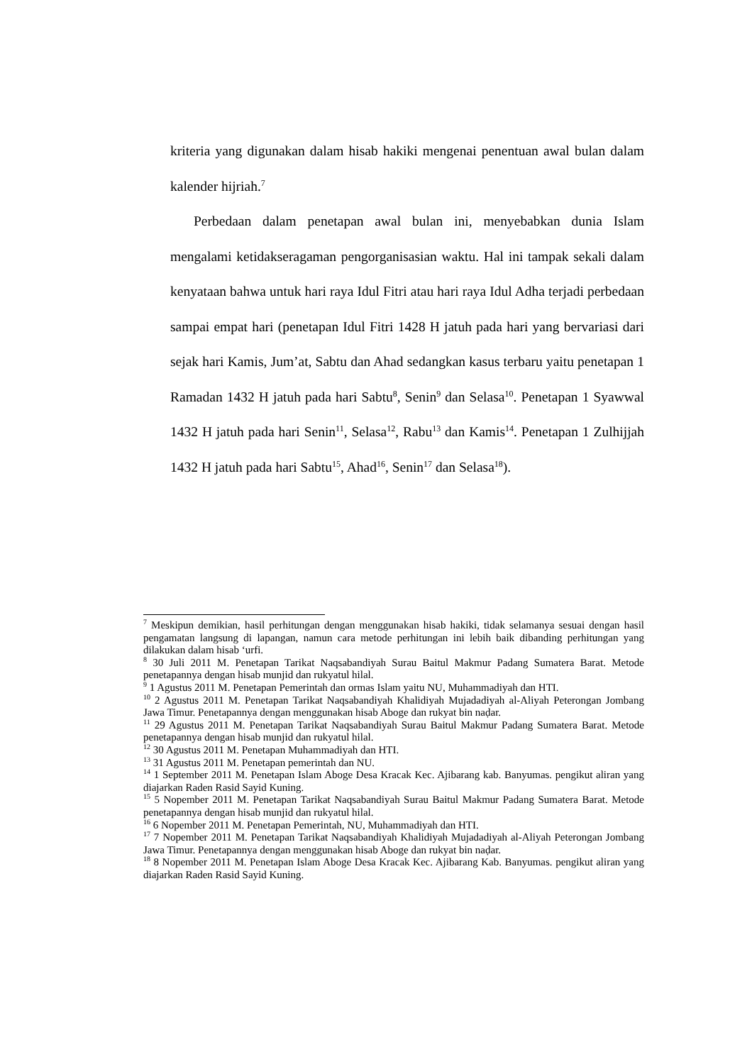kriteria yang digunakan dalam hisab hakiki mengenai penentuan awal bulan dalam kalender hijriah.<sup>7</sup>
Perbedaan dalam penetapan awal bulan ini, menyebabkan dunia Islam mengalami ketidakseragaman pengorganisasian waktu. Hal ini tampak sekali dalam kenyataan bahwa untuk hari raya Idul Fitri atau hari raya Idul Adha terjadi perbedaan sampai empat hari (penetapan Idul Fitri 1428 H jatuh pada hari yang bervariasi dari sejak hari Kamis, Jum’at, Sabtu dan Ahad sedangkan kasus terbaru yaitu penetapan 1 Ramadan 1432 H jatuh pada hari Sabtu<sup>8</sup>, Senin<sup>9</sup> dan Selasa<sup>10</sup>. Penetapan 1 Syawwal 1432 H jatuh pada hari Senin<sup>11</sup>, Selasa<sup>12</sup>, Rabu<sup>13</sup> dan Kamis<sup>14</sup>. Penetapan 1 Zulhijjah 1432 H jatuh pada hari Sabtu<sup>15</sup>, Ahad<sup>16</sup>, Senin<sup>17</sup> dan Selasa<sup>18</sup>).
<sup>7</sup> Meskipun demikian, hasil perhitungan dengan menggunakan hisab hakiki, tidak selamanya sesuai dengan hasil pengamatan langsung di lapangan, namun cara metode perhitungan ini lebih baik dibanding perhitungan yang dilakukan dalam hisab ‘urfi.
<sup>8</sup> 30 Juli 2011 M. Penetapan Tarikat Naqsabandiyah Surau Baitul Makmur Padang Sumatera Barat. Metode penetapannya dengan hisab munjid dan rukyatul hilal.
<sup>9</sup> 1 Agustus 2011 M. Penetapan Pemerintah dan ormas Islam yaitu NU, Muhammadiyah dan HTI.
<sup>10</sup> 2 Agustus 2011 M. Penetapan Tarikat Naqsabandiyah Khalidiyah Mujadadiyah al-Aliyah Peterongan Jombang Jawa Timur. Penetapannya dengan menggunakan hisab Aboge dan rukyat bin naḍar.
<sup>11</sup> 29 Agustus 2011 M. Penetapan Tarikat Naqsabandiyah Surau Baitul Makmur Padang Sumatera Barat. Metode penetapannya dengan hisab munjid dan rukyatul hilal.
<sup>12</sup> 30 Agustus 2011 M. Penetapan Muhammadiyah dan HTI.
<sup>13</sup> 31 Agustus 2011 M. Penetapan pemerintah dan NU.
<sup>14</sup> 1 September 2011 M. Penetapan Islam Aboge Desa Kracak Kec. Ajibarang kab. Banyumas. pengikut aliran yang diajarkan Raden Rasid Sayid Kuning.
<sup>15</sup> 5 Nopember 2011 M. Penetapan Tarikat Naqsabandiyah Surau Baitul Makmur Padang Sumatera Barat. Metode penetapannya dengan hisab munjid dan rukyatul hilal.
<sup>16</sup> 6 Nopember 2011 M. Penetapan Pemerintah, NU, Muhammadiyah dan HTI.
<sup>17</sup> 7 Nopember 2011 M. Penetapan Tarikat Naqsabandiyah Khalidiyah Mujadadiyah al-Aliyah Peterongan Jombang Jawa Timur. Penetapannya dengan menggunakan hisab Aboge dan rukyat bin naḍar.
<sup>18</sup> 8 Nopember 2011 M. Penetapan Islam Aboge Desa Kracak Kec. Ajibarang Kab. Banyumas. pengikut aliran yang diajarkan Raden Rasid Sayid Kuning.